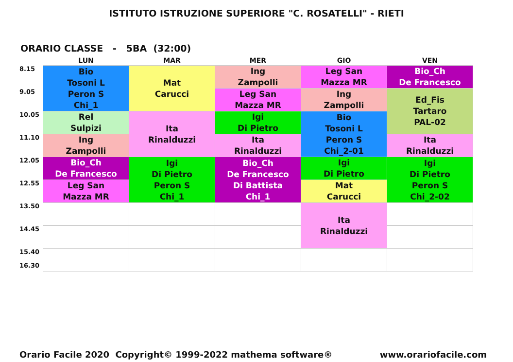ISTITUTO ISTRUZIONE SUPERIORE "C. ROSATELLI" - RIETI
ORARIO CLASSE - 5BA (32:00)
| | LUN | MAR | MER | GIO | VEN |
| --- | --- | --- | --- | --- | --- |
| 8.15 | Bio Tosoni L Peron S Chi_1 | Mat Carucci | Ing Zampolli | Leg San Mazza MR | Bio_Ch De Francesco |
| 9.05 | | | Leg San Mazza MR | Ing Zampolli | Ed_Fis Tartaro PAL-02 |
| 10.05 | Rel Sulpizi | Ita Rinalduzzi | Igi Di Pietro | Bio Tosoni L Peron S Chi_2-01 | |
| 11.10 | Ing Zampolli | | Ita Rinalduzzi | | Ita Rinalduzzi |
| 12.05 | Bio_Ch De Francesco | Igi Di Pietro Peron S Chi_1 | Bio_Ch De Francesco Di Battista Chi_1 | Igi Di Pietro | Igi Di Pietro Peron S Chi_2-02 |
| 12.55 | Leg San Mazza MR | | | Mat Carucci | |
| 13.50 | | | | Ita Rinalduzzi | |
| 14.45 | | | | | |
| 15.40 16.30 | | | | | |
Orario Facile 2020 Copyright© 1999-2022 mathema software® www.orariofacile.com